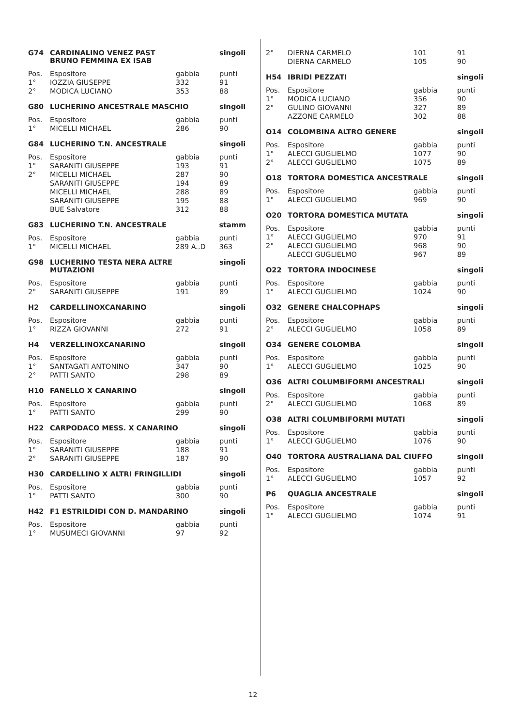| G74 | CARDINALINO VENEZ PAST BRUNO FEMMINA EX ISAB | | singoli |
| --- | --- | --- | --- |
| Pos. | Espositore | gabbia | punti |
| 1° | IOZZIA GIUSEPPE | 332 | 91 |
| 2° | MODICA LUCIANO | 353 | 88 |
| G80 | LUCHERINO ANCESTRALE MASCHIO | | singoli |
| --- | --- | --- | --- |
| Pos. | Espositore | gabbia | punti |
| 1° | MICELLI MICHAEL | 286 | 90 |
| G84 | LUCHERINO T.N. ANCESTRALE | | singoli |
| --- | --- | --- | --- |
| Pos. | Espositore | gabbia | punti |
| 1° | SARANITI GIUSEPPE | 193 | 91 |
| 2° | MICELLI MICHAEL | 287 | 90 |
| | SARANITI GIUSEPPE | 194 | 89 |
| | MICELLI MICHAEL | 288 | 89 |
| | SARANITI GIUSEPPE | 195 | 88 |
| | BUE Salvatore | 312 | 88 |
| G83 | LUCHERINO T.N. ANCESTRALE | | stamm |
| --- | --- | --- | --- |
| Pos. | Espositore | gabbia | punti |
| 1° | MICELLI MICHAEL | 289 A..D | 363 |
| G98 | LUCHERINO TESTA NERA ALTRE MUTAZIONI | | singoli |
| --- | --- | --- | --- |
| Pos. | Espositore | gabbia | punti |
| 2° | SARANITI GIUSEPPE | 191 | 89 |
| H2 | CARDELLINOXCANARINO | | singoli |
| --- | --- | --- | --- |
| Pos. | Espositore | gabbia | punti |
| 1° | RIZZA GIOVANNI | 272 | 91 |
| H4 | VERZELLINOXCANARINO | | singoli |
| --- | --- | --- | --- |
| Pos. | Espositore | gabbia | punti |
| 1° | SANTAGATI ANTONINO | 347 | 90 |
| 2° | PATTI SANTO | 298 | 89 |
| H10 | FANELLO X CANARINO | | singoli |
| --- | --- | --- | --- |
| Pos. | Espositore | gabbia | punti |
| 1° | PATTI SANTO | 299 | 90 |
| H22 | CARPODACO MESS. X CANARINO | | singoli |
| --- | --- | --- | --- |
| Pos. | Espositore | gabbia | punti |
| 1° | SARANITI GIUSEPPE | 188 | 91 |
| 2° | SARANITI GIUSEPPE | 187 | 90 |
| H30 | CARDELLINO X ALTRI FRINGILLIDI | | singoli |
| --- | --- | --- | --- |
| Pos. | Espositore | gabbia | punti |
| 1° | PATTI SANTO | 300 | 90 |
| H42 | F1 ESTRILDIDI CON D. MANDARINO | | singoli |
| --- | --- | --- | --- |
| Pos. | Espositore | gabbia | punti |
| 1° | MUSUMECI GIOVANNI | 97 | 92 |
| 2° | DIERNA CARMELO | 101 | 91 |
| | DIERNA CARMELO | 105 | 90 |
| H54 | IBRIDI PEZZATI | | singoli |
| --- | --- | --- | --- |
| Pos. | Espositore | gabbia | punti |
| 1° | MODICA LUCIANO | 356 | 90 |
| 2° | GULINO GIOVANNI | 327 | 89 |
| | AZZONE CARMELO | 302 | 88 |
| O14 | COLOMBINA ALTRO GENERE | | singoli |
| --- | --- | --- | --- |
| Pos. | Espositore | gabbia | punti |
| 1° | ALECCI GUGLIELMO | 1077 | 90 |
| 2° | ALECCI GUGLIELMO | 1075 | 89 |
| O18 | TORTORA DOMESTICA ANCESTRALE | | singoli |
| --- | --- | --- | --- |
| Pos. | Espositore | gabbia | punti |
| 1° | ALECCI GUGLIELMO | 969 | 90 |
| O20 | TORTORA DOMESTICA MUTATA | | singoli |
| --- | --- | --- | --- |
| Pos. | Espositore | gabbia | punti |
| 1° | ALECCI GUGLIELMO | 970 | 91 |
| 2° | ALECCI GUGLIELMO | 968 | 90 |
| | ALECCI GUGLIELMO | 967 | 89 |
| O22 | TORTORA INDOCINESE | | singoli |
| --- | --- | --- | --- |
| Pos. | Espositore | gabbia | punti |
| 1° | ALECCI GUGLIELMO | 1024 | 90 |
| O32 | GENERE CHALCOPHAPS | | singoli |
| --- | --- | --- | --- |
| Pos. | Espositore | gabbia | punti |
| 2° | ALECCI GUGLIELMO | 1058 | 89 |
| O34 | GENERE COLOMBA | | singoli |
| --- | --- | --- | --- |
| Pos. | Espositore | gabbia | punti |
| 1° | ALECCI GUGLIELMO | 1025 | 90 |
| O36 | ALTRI COLUMBIFORMI ANCESTRALI | | singoli |
| --- | --- | --- | --- |
| Pos. | Espositore | gabbia | punti |
| 2° | ALECCI GUGLIELMO | 1068 | 89 |
| O38 | ALTRI COLUMBIFORMI MUTATI | | singoli |
| --- | --- | --- | --- |
| Pos. | Espositore | gabbia | punti |
| 1° | ALECCI GUGLIELMO | 1076 | 90 |
| O40 | TORTORA AUSTRALIANA DAL CIUFFO | | singoli |
| --- | --- | --- | --- |
| Pos. | Espositore | gabbia | punti |
| 1° | ALECCI GUGLIELMO | 1057 | 92 |
| P6 | QUAGLIA ANCESTRALE | | singoli |
| --- | --- | --- | --- |
| Pos. | Espositore | gabbia | punti |
| 1° | ALECCI GUGLIELMO | 1074 | 91 |
12